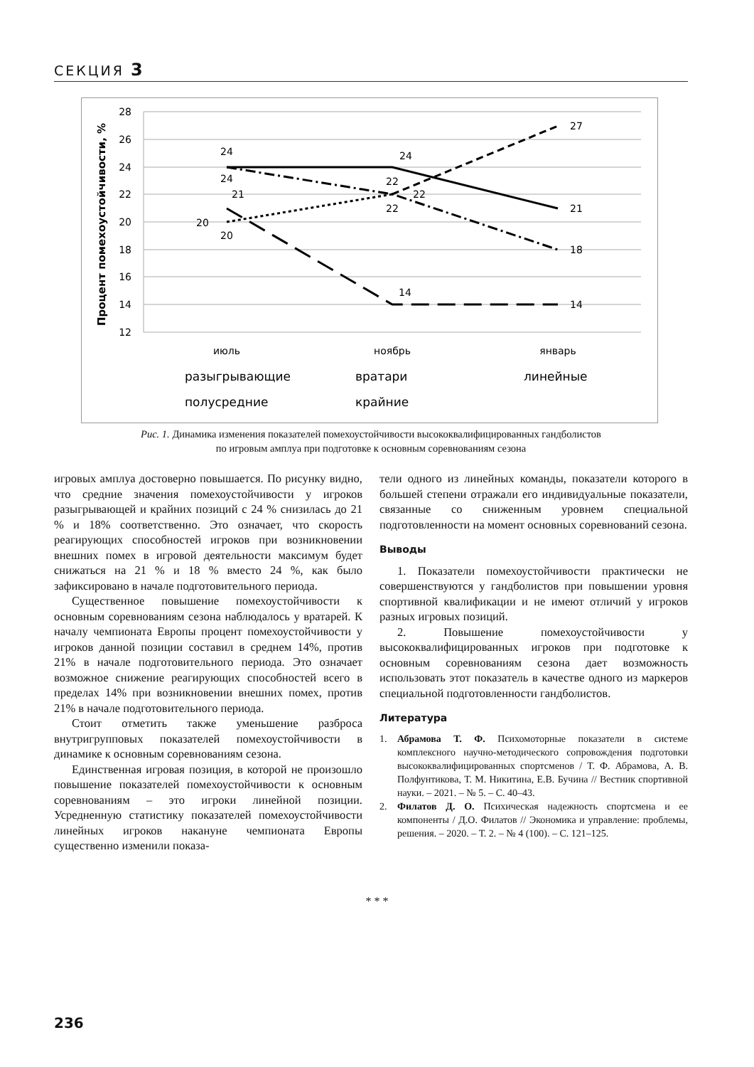СЕКЦИЯ 3
28
26
24
22
20
18
16
14
12
Процент помехоустойчивости, %
24
24
21
20
20
24
22
22
22
14
27
21
18
14
июль
ноябрь
январь
разыгрывающие
вратари
линейные
полусредние
крайние
Рис. 1. Динамика изменения показателей помехоустойчивости высококвалифицированных гандболистов
по игровым амплуа при подготовке к основным соревнованиям сезона
игровых амплуа достоверно повышается. По рисунку видно, что средние значения помехоустойчивости у игроков разыгрывающей и крайних позиций с 24 % снизилась до 21 % и 18% соответственно. Это означает, что скорость реагирующих способностей игроков при возникновении внешних помех в игровой деятельности максимум будет снижаться на 21 % и 18 % вместо 24 %, как было зафиксировано в начале подготовительного периода.
Существенное повышение помехоустойчивости к основным соревнованиям сезона наблюдалось у вратарей. К началу чемпионата Европы процент помехоустойчивости у игроков данной позиции составил в среднем 14%, против 21% в начале подготовительного периода. Это означает возможное снижение реагирующих способностей всего в пределах 14% при возникновении внешних помех, против 21% в начале подготовительного периода.
Стоит отметить также уменьшение разброса внутригрупповых показателей помехоустойчивости в динамике к основным соревнованиям сезона.
Единственная игровая позиция, в которой не произошло повышение показателей помехоустойчивости к основным соревнованиям – это игроки линейной позиции. Усредненную статистику показателей помехоустойчивости линейных игроков накануне чемпионата Европы существенно изменили показа-
тели одного из линейных команды, показатели которого в большей степени отражали его индивидуальные показатели, связанные со сниженным уровнем специальной подготовленности на момент основных соревнований сезона.
Выводы
1. Показатели помехоустойчивости практически не совершенствуются у гандболистов при повышении уровня спортивной квалификации и не имеют отличий у игроков разных игровых позиций.
2. Повышение помехоустойчивости у высококвалифицированных игроков при подготовке к основным соревнованиям сезона дает возможность использовать этот показатель в качестве одного из маркеров специальной подготовленности гандболистов.
Литература
1. Абрамова Т. Ф. Психомоторные показатели в системе комплексного научно-методического сопровождения подготовки высококвалифицированных спортсменов / Т. Ф. Абрамова, А. В. Полфунтикова, Т. М. Никитина, Е.В. Бучина // Вестник спортивной науки. – 2021. – № 5. – С. 40–43.
2. Филатов Д. О. Психическая надежность спортсмена и ее компоненты / Д.О. Филатов // Экономика и управление: проблемы, решения. – 2020. – Т. 2. – № 4 (100). – С. 121–125.
* * *
236